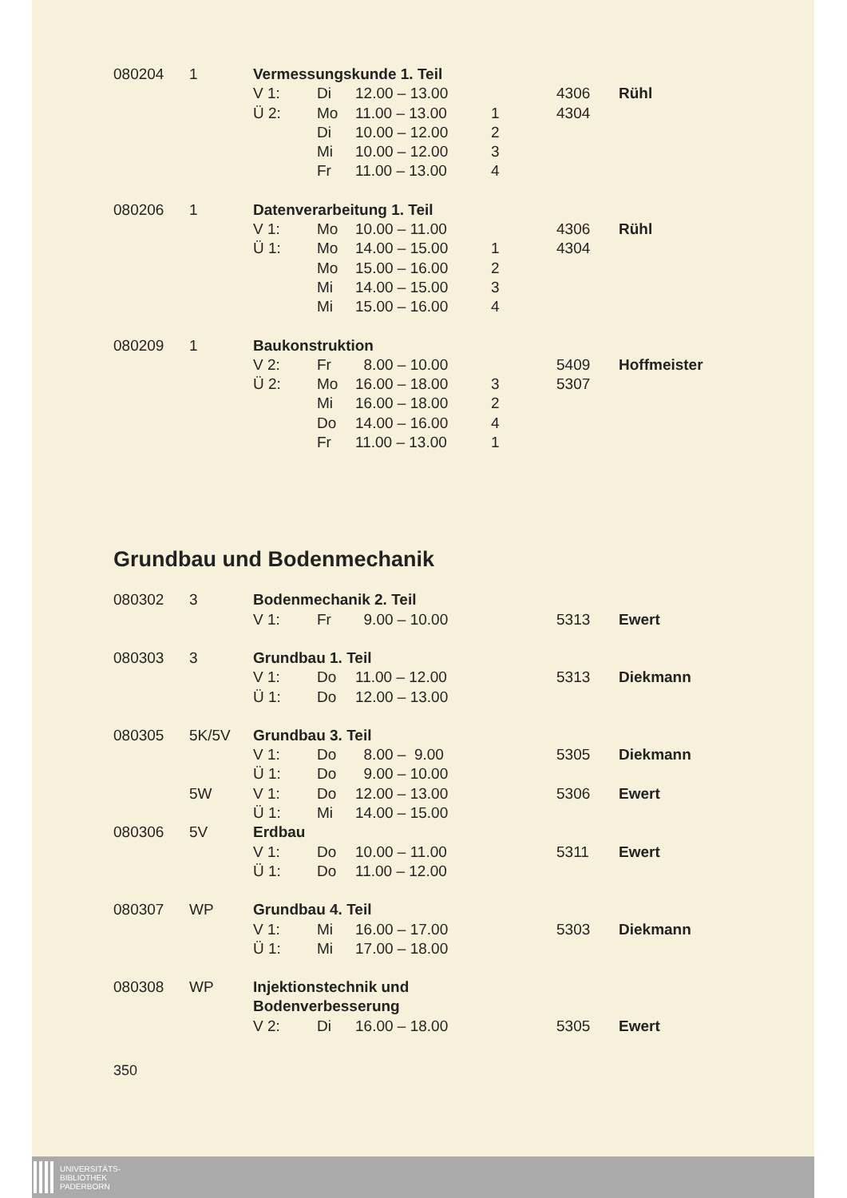| 080204 | 1 | Vermessungskunde 1. Teil | | | | | |
| | | V 1: | Di | 12.00 – 13.00 | | 4306 | Rühl |
| | | Ü 2: | Mo | 11.00 – 13.00 | 1 | 4304 | |
| | | | Di | 10.00 – 12.00 | 2 | | |
| | | | Mi | 10.00 – 12.00 | 3 | | |
| | | | Fr | 11.00 – 13.00 | 4 | | |
| 080206 | 1 | Datenverarbeitung 1. Teil | | | | | |
| | | V 1: | Mo | 10.00 – 11.00 | | 4306 | Rühl |
| | | Ü 1: | Mo | 14.00 – 15.00 | 1 | 4304 | |
| | | | Mo | 15.00 – 16.00 | 2 | | |
| | | | Mi | 14.00 – 15.00 | 3 | | |
| | | | Mi | 15.00 – 16.00 | 4 | | |
| 080209 | 1 | Baukonstruktion | | | | | |
| | | V 2: | Fr | 8.00 – 10.00 | | 5409 | Hoffmeister |
| | | Ü 2: | Mo | 16.00 – 18.00 | 3 | 5307 | |
| | | | Mi | 16.00 – 18.00 | 2 | | |
| | | | Do | 14.00 – 16.00 | 4 | | |
| | | | Fr | 11.00 – 13.00 | 1 | | |
Grundbau und Bodenmechanik
| 080302 | 3 | Bodenmechanik 2. Teil | | | | | |
| | | V 1: | Fr | 9.00 – 10.00 | | 5313 | Ewert |
| 080303 | 3 | Grundbau 1. Teil | | | | | |
| | | V 1: | Do | 11.00 – 12.00 | | 5313 | Diekmann |
| | | Ü 1: | Do | 12.00 – 13.00 | | | |
| 080305 | 5K/5V | Grundbau 3. Teil | | | | | |
| | | V 1: | Do | 8.00 – 9.00 | | 5305 | Diekmann |
| | | Ü 1: | Do | 9.00 – 10.00 | | | |
| | 5W | V 1: | Do | 12.00 – 13.00 | | 5306 | Ewert |
| | | Ü 1: | Mi | 14.00 – 15.00 | | | |
| 080306 | 5V | Erdbau | | | | | |
| | | V 1: | Do | 10.00 – 11.00 | | 5311 | Ewert |
| | | Ü 1: | Do | 11.00 – 12.00 | | | |
| 080307 | WP | Grundbau 4. Teil | | | | | |
| | | V 1: | Mi | 16.00 – 17.00 | | 5303 | Diekmann |
| | | Ü 1: | Mi | 17.00 – 18.00 | | | |
| 080308 | WP | Injektionstechnik und | | | | | |
| | | Bodenverbesserung | | | | | |
| | | V 2: | Di | 16.00 – 18.00 | | 5305 | Ewert |
350
UNIVERSITÄTS-
BIBLIOTHEK
PADERBORN